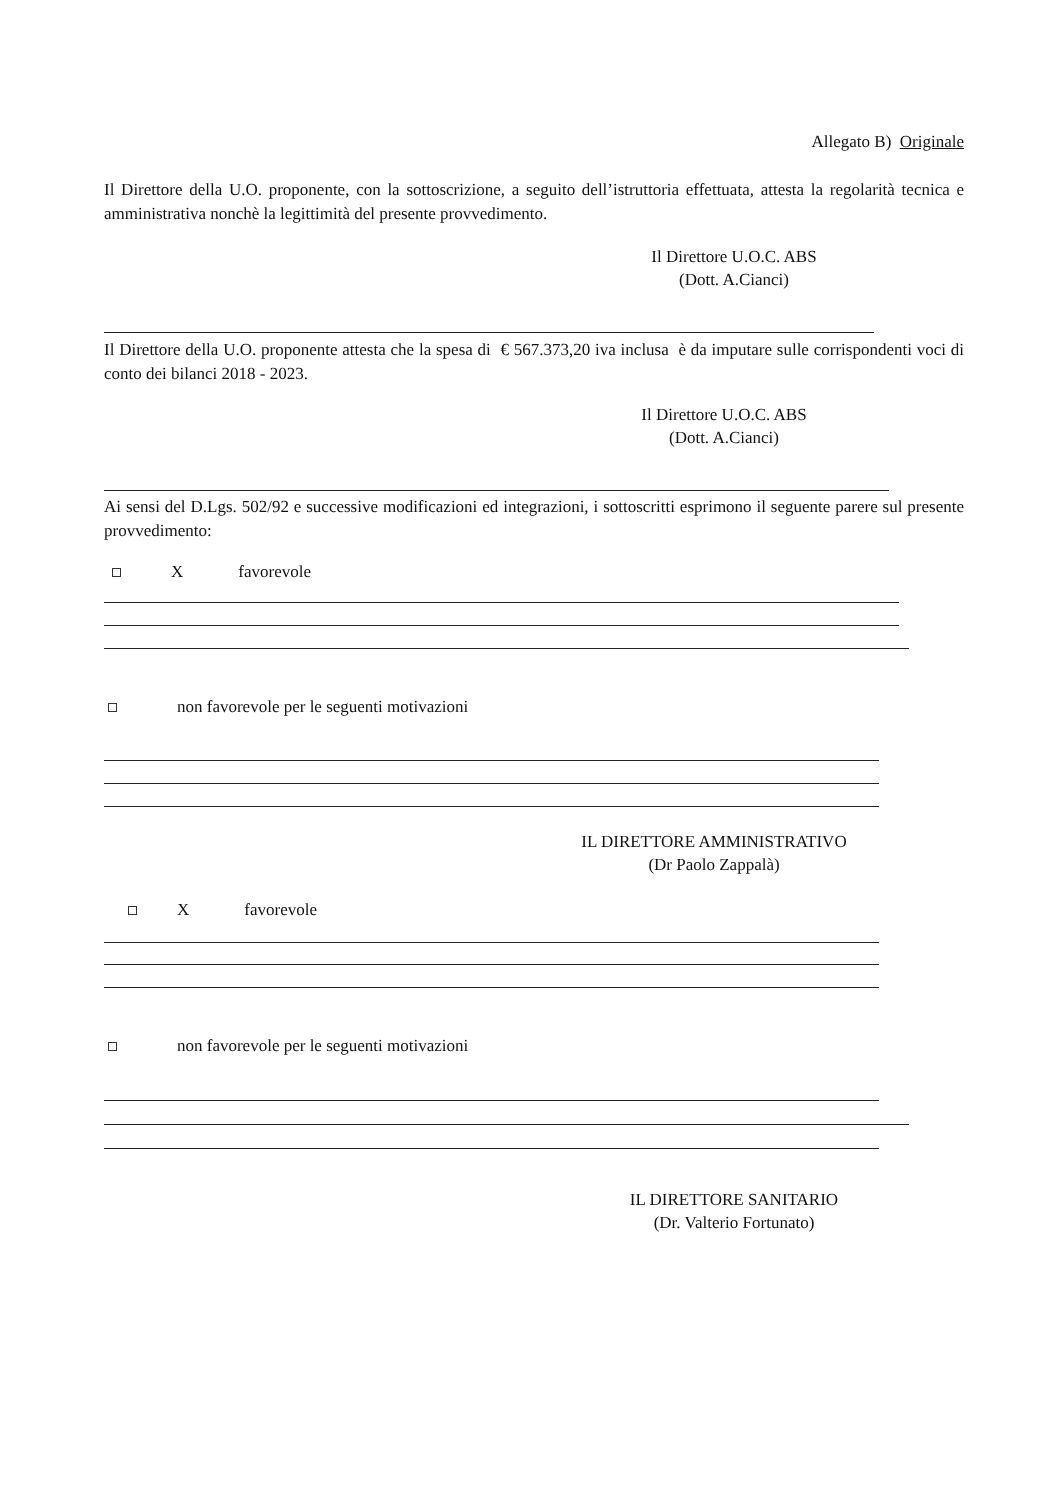Allegato B) Originale
Il Direttore della U.O. proponente, con la sottoscrizione, a seguito dell’istruttoria effettuata, attesta la regolarità tecnica e amministrativa nonchè la legittimità del presente provvedimento.
Il Direttore U.O.C. ABS
(Dott. A.Cianci)
Il Direttore della U.O. proponente attesta che la spesa di € 567.373,20 iva inclusa è da imputare sulle corrispondenti voci di conto dei bilanci 2018 - 2023.
Il Direttore U.O.C. ABS
(Dott. A.Cianci)
Ai sensi del D.Lgs. 502/92 e successive modificazioni ed integrazioni, i sottoscritti esprimono il seguente parere sul presente provvedimento:
Xfavorevole
non favorevole per le seguenti motivazioni
IL DIRETTORE AMMINISTRATIVO
(Dr Paolo Zappalà)
Xfavorevole
non favorevole per le seguenti motivazioni
IL DIRETTORE SANITARIO
(Dr. Valterio Fortunato)